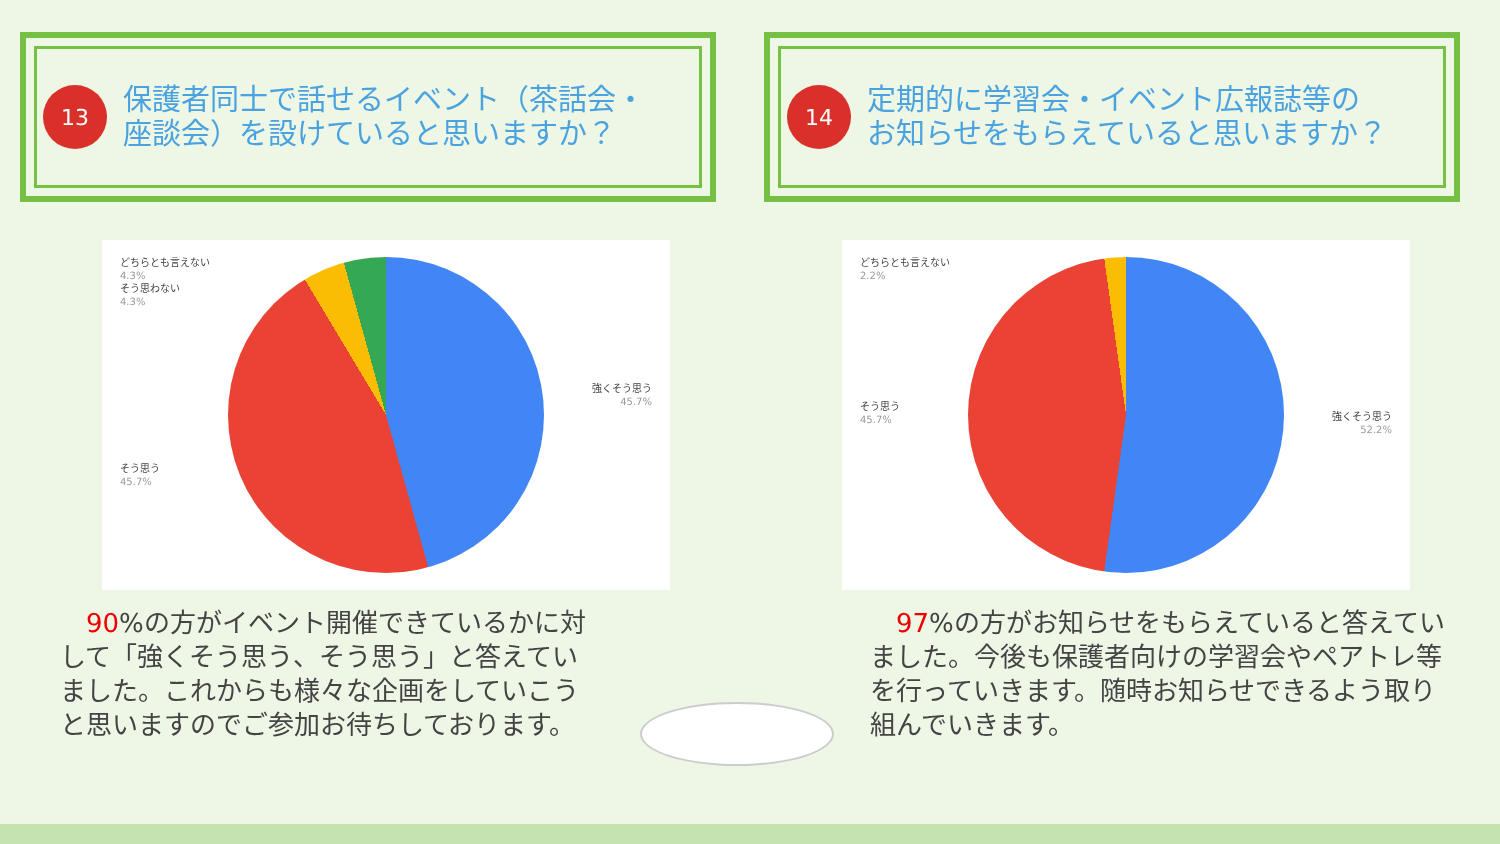13
保護者同士で話せるイベント（茶話会・
座談会）を設けていると思いますか？
14
定期的に学習会・イベント広報誌等の
お知らせをもらえていると思いますか？
どちらとも言えない
4.3%
そう思わない
4.3%
強くそう思う
45.7%
そう思う
45.7%
どちらとも言えない
2.2%
そう思う
45.7%
強くそう思う
52.2%
90%の方がイベント開催できているかに対して「強くそう思う、そう思う」と答えていました。これからも様々な企画をしていこうと思いますのでご参加お待ちしております。
97%の方がお知らせをもらえていると答えていました。今後も保護者向けの学習会やペアトレ等を行っていきます。随時お知らせできるよう取り組んでいきます。